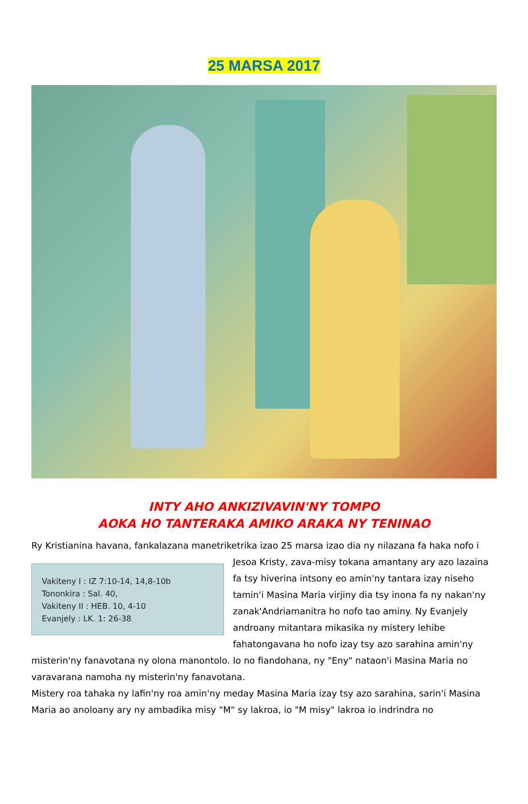25 MARSA 2017
INTY AHO ANKIZIVAVIN'NY TOMPO
AOKA HO TANTERAKA AMIKO ARAKA NY TENINAO
Ry Kristianina havana, fankalazana manetriketrika izao 25 marsa izao dia ny nilazana fa haka nofo i
Vakiteny I : IZ 7:10-14, 14,8-10b
Tononkira : Sal. 40,
Vakiteny II : HEB. 10, 4-10
Evanjely : LK. 1: 26-38
Jesoa Kristy, zava-misy tokana amantany ary azo lazaina fa tsy hiverina intsony eo amin'ny tantara izay niseho tamin'i Masina Maria virjiny dia tsy inona fa ny nakan'ny zanak'Andriamanitra ho nofo tao aminy. Ny Evanjely androany mitantara mikasika ny mistery lehibe fahatongavana ho nofo izay tsy azo sarahina amin'ny misterin'ny fanavotana ny olona manontolo. Io no fiandohana, ny "Eny" nataon'i Masina Maria no varavarana namoha ny misterin'ny fanavotana.
Mistery roa tahaka ny lafin'ny roa amin'ny meday Masina Maria izay tsy azo sarahina, sarin'i Masina Maria ao anoloany ary ny ambadika misy "M" sy lakroa, io "M misy" lakroa io indrindra no